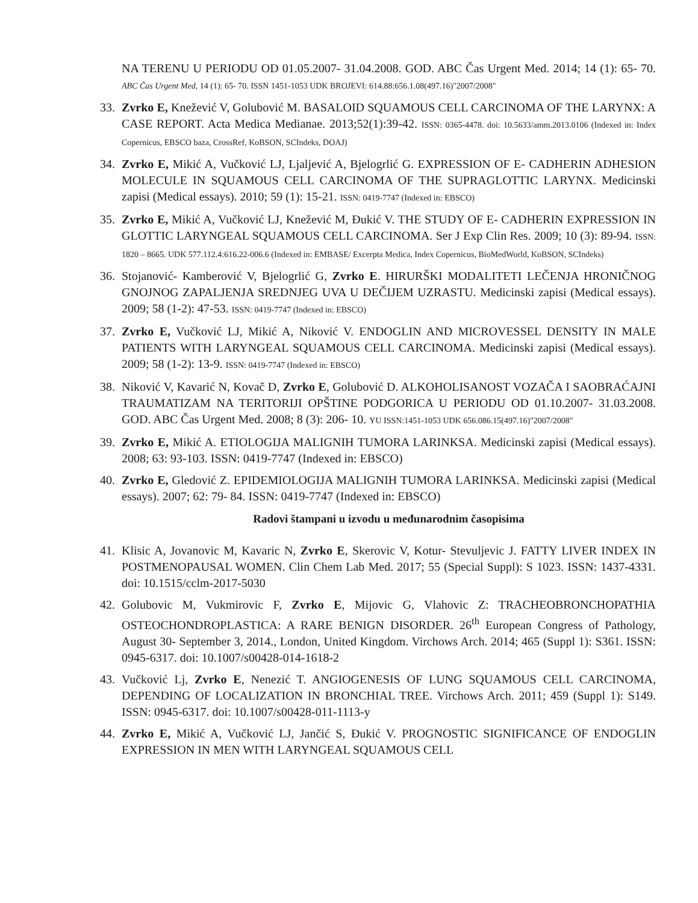NA TERENU U PERIODU OD 01.05.2007- 31.04.2008. GOD. ABC Čas Urgent Med. 2014; 14 (1): 65- 70. ABC Čas Urgent Med, 14 (1): 65- 70. ISSN 1451-1053 UDK BROJEVI: 614.88:656.1.08(497.16)"2007/2008"
33. Zvrko E, Knežević V, Golubović M. BASALOID SQUAMOUS CELL CARCINOMA OF THE LARYNX: A CASE REPORT. Acta Medica Medianae. 2013;52(1):39-42. ISSN: 0365-4478. doi: 10.5633/amm.2013.0106 (Indexed in: Index Copernicus, EBSCO baza, CrossRef, KoBSON, SCIndeks, DOAJ)
34. Zvrko E, Mikić A, Vučković LJ, Ljaljević A, Bjelogrlić G. EXPRESSION OF E- CADHERIN ADHESION MOLECULE IN SQUAMOUS CELL CARCINOMA OF THE SUPRAGLOTTIC LARYNX. Medicinski zapisi (Medical essays). 2010; 59 (1): 15-21. ISSN: 0419-7747 (Indexed in: EBSCO)
35. Zvrko E, Mikić A, Vučković LJ, Knežević M, Đukić V. THE STUDY OF E- CADHERIN EXPRESSION IN GLOTTIC LARYNGEAL SQUAMOUS CELL CARCINOMA. Ser J Exp Clin Res. 2009; 10 (3): 89-94. ISSN: 1820 – 8665. UDK 577.112.4:616.22-006.6 (Indexed in: EMBASE/ Excerpta Medica, Index Copernicus, BioMedWorld, KoBSON, SCIndeks)
36. Stojanović- Kamberović V, Bjelogrlić G, Zvrko E. HIRURŠKI MODALITETI LEČENJA HRONIČNOG GNOJNOG ZAPALJENJA SREDNJEG UVA U DEČIJEM UZRASTU. Medicinski zapisi (Medical essays). 2009; 58 (1-2): 47-53. ISSN: 0419-7747 (Indexed in: EBSCO)
37. Zvrko E, Vučković LJ, Mikić A, Niković V. ENDOGLIN AND MICROVESSEL DENSITY IN MALE PATIENTS WITH LARYNGEAL SQUAMOUS CELL CARCINOMA. Medicinski zapisi (Medical essays). 2009; 58 (1-2): 13-9. ISSN: 0419-7747 (Indexed in: EBSCO)
38. Niković V, Kavarić N, Kovač D, Zvrko E, Golubović D. ALKOHOLISANOST VOZAČA I SAOBRAĆAJNI TRAUMATIZAM NA TERITORIJI OPŠTINE PODGORICA U PERIODU OD 01.10.2007- 31.03.2008. GOD. ABC Čas Urgent Med. 2008; 8 (3): 206- 10. YU ISSN:1451-1053 UDK 656.086.15(497.16)"2007/2008"
39. Zvrko E, Mikić A. ETIOLOGIJA MALIGNIH TUMORA LARINKSA. Medicinski zapisi (Medical essays). 2008; 63: 93-103. ISSN: 0419-7747 (Indexed in: EBSCO)
40. Zvrko E, Gledović Z. EPIDEMIOLOGIJA MALIGNIH TUMORA LARINKSA. Medicinski zapisi (Medical essays). 2007; 62: 79- 84. ISSN: 0419-7747 (Indexed in: EBSCO)
Radovi štampani u izvodu u međunarodnim časopisima
41. Klisic A, Jovanovic M, Kavaric N, Zvrko E, Skerovic V, Kotur- Stevuljevic J. FATTY LIVER INDEX IN POSTMENOPAUSAL WOMEN. Clin Chem Lab Med. 2017; 55 (Special Suppl): S 1023. ISSN: 1437-4331. doi: 10.1515/cclm-2017-5030
42. Golubovic M, Vukmirovic F, Zvrko E, Mijovic G, Vlahovic Z: TRACHEOBRONCHOPATHIA OSTEOCHONDROPLASTICA: A RARE BENIGN DISORDER. 26<sup>th</sup> European Congress of Pathology, August 30- September 3, 2014., London, United Kingdom. Virchows Arch. 2014; 465 (Suppl 1): S361. ISSN: 0945-6317. doi: 10.1007/s00428-014-1618-2
43. Vučković Lj, Zvrko E, Nenezić T. ANGIOGENESIS OF LUNG SQUAMOUS CELL CARCINOMA, DEPENDING OF LOCALIZATION IN BRONCHIAL TREE. Virchows Arch. 2011; 459 (Suppl 1): S149. ISSN: 0945-6317. doi: 10.1007/s00428-011-1113-y
44. Zvrko E, Mikić A, Vučković LJ, Jančić S, Đukić V. PROGNOSTIC SIGNIFICANCE OF ENDOGLIN EXPRESSION IN MEN WITH LARYNGEAL SQUAMOUS CELL